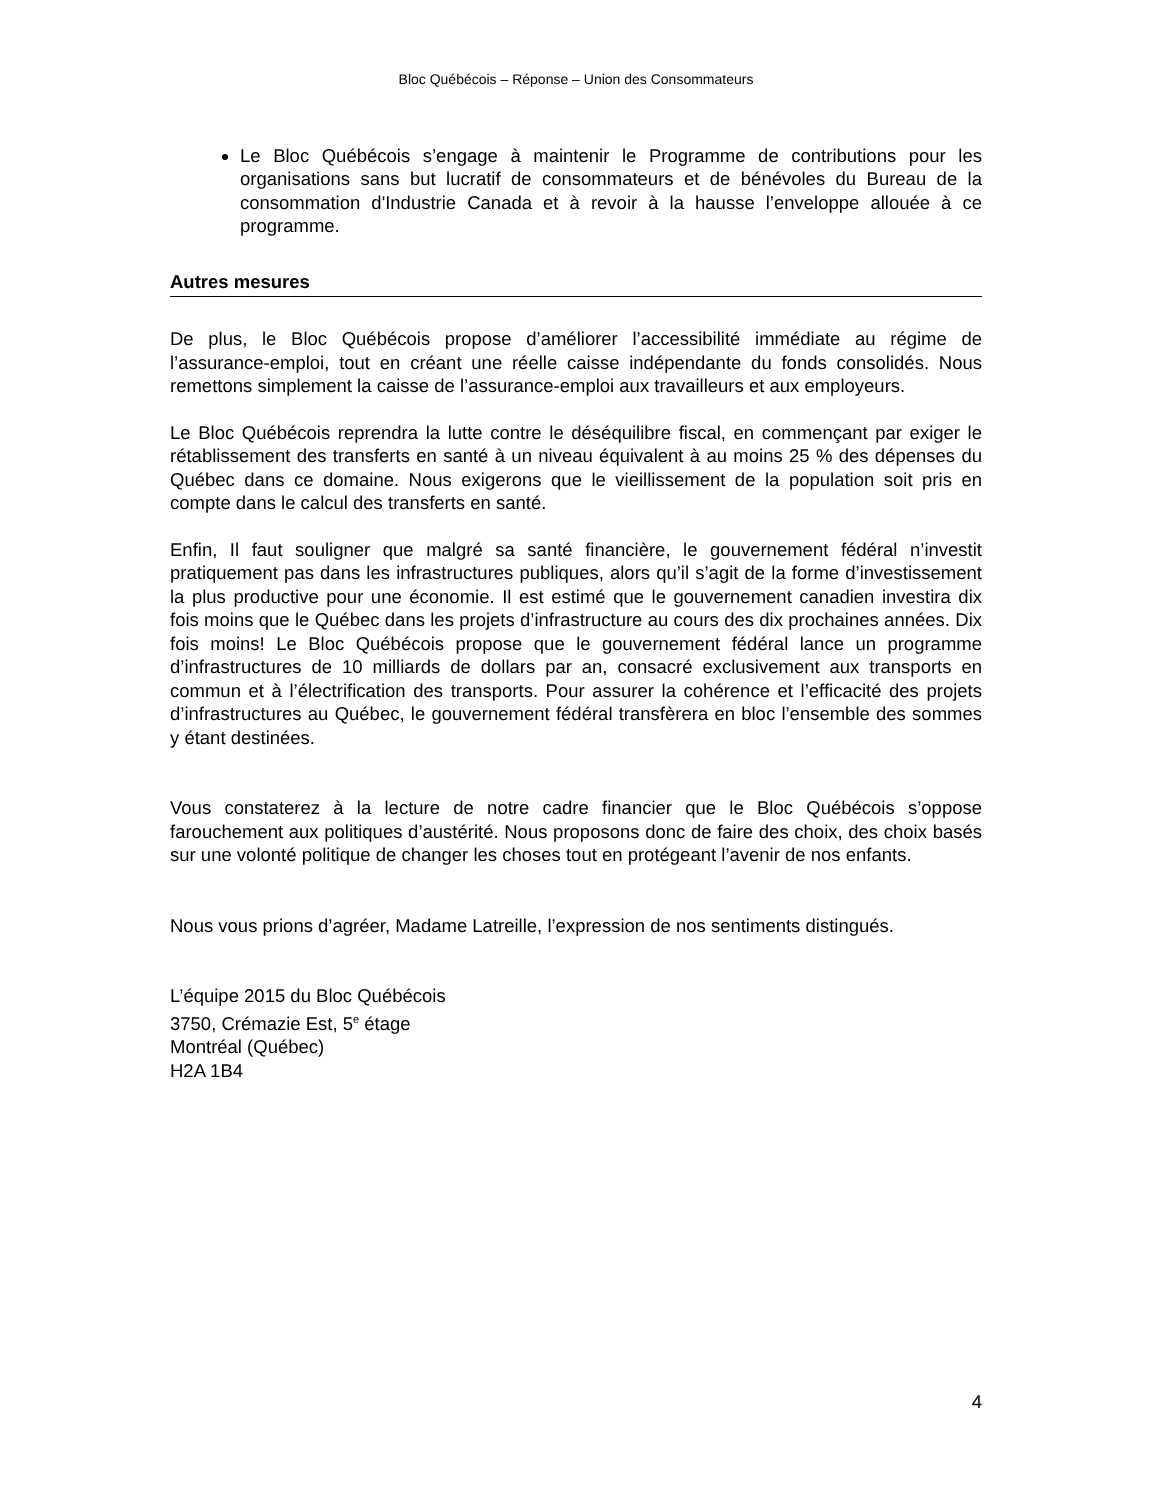Bloc Québécois – Réponse – Union des Consommateurs
Le Bloc Québécois s’engage à maintenir le Programme de contributions pour les organisations sans but lucratif de consommateurs et de bénévoles du Bureau de la consommation d'Industrie Canada et à revoir à la hausse l’enveloppe allouée à ce programme.
Autres mesures
De plus, le Bloc Québécois propose d’améliorer l’accessibilité immédiate au régime de l’assurance-emploi, tout en créant une réelle caisse indépendante du fonds consolidés. Nous remettons simplement la caisse de l’assurance-emploi aux travailleurs et aux employeurs.
Le Bloc Québécois reprendra la lutte contre le déséquilibre fiscal, en commençant par exiger le rétablissement des transferts en santé à un niveau équivalent à au moins 25 % des dépenses du Québec dans ce domaine. Nous exigerons que le vieillissement de la population soit pris en compte dans le calcul des transferts en santé.
Enfin, Il faut souligner que malgré sa santé financière, le gouvernement fédéral n’investit pratiquement pas dans les infrastructures publiques, alors qu’il s’agit de la forme d’investissement la plus productive pour une économie. Il est estimé que le gouvernement canadien investira dix fois moins que le Québec dans les projets d’infrastructure au cours des dix prochaines années. Dix fois moins! Le Bloc Québécois propose que le gouvernement fédéral lance un programme d’infrastructures de 10 milliards de dollars par an, consacré exclusivement aux transports en commun et à l’électrification des transports. Pour assurer la cohérence et l’efficacité des projets d’infrastructures au Québec, le gouvernement fédéral transfèrera en bloc l’ensemble des sommes y étant destinées.
Vous constaterez à la lecture de notre cadre financier que le Bloc Québécois s’oppose farouchement aux politiques d’austérité. Nous proposons donc de faire des choix, des choix basés sur une volonté politique de changer les choses tout en protégeant l’avenir de nos enfants.
Nous vous prions d’agréer, Madame Latreille, l’expression de nos sentiments distingués.
L’équipe 2015 du Bloc Québécois
3750, Crémazie Est, 5<sup>e</sup> étage
Montréal (Québec)
H2A 1B4
4